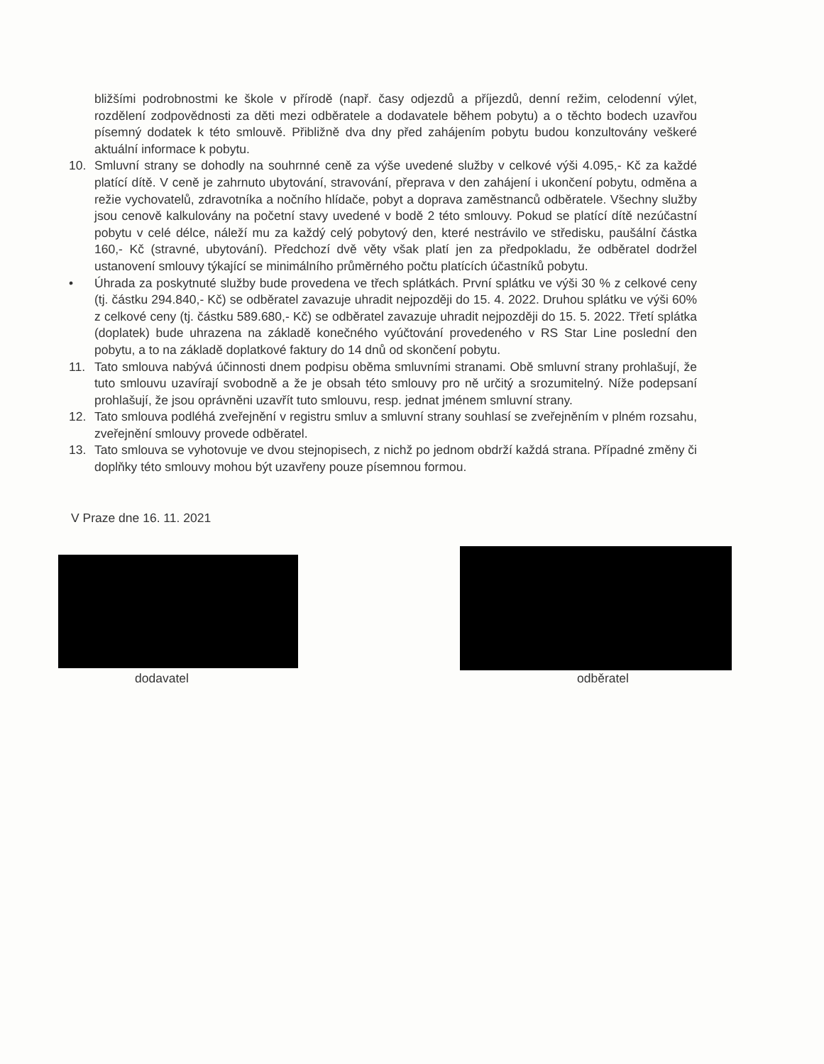bližšími podrobnostmi ke škole v přírodě (např. časy odjezdů a příjezdů, denní režim, celodenní výlet, rozdělení zodpovědnosti za děti mezi odběratele a dodavatele během pobytu) a o těchto bodech uzavřou písemný dodatek k této smlouvě. Přibližně dva dny před zahájením pobytu budou konzultovány veškeré aktuální informace k pobytu.
10. Smluvní strany se dohodly na souhrnné ceně za výše uvedené služby v celkové výši 4.095,- Kč za každé platící dítě. V ceně je zahrnuto ubytování, stravování, přeprava v den zahájení i ukončení pobytu, odměna a režie vychovatelů, zdravotníka a nočního hlídače, pobyt a doprava zaměstnanců odběratele. Všechny služby jsou cenově kalkulovány na početní stavy uvedené v bodě 2 této smlouvy. Pokud se platící dítě nezúčastní pobytu v celé délce, náleží mu za každý celý pobytový den, které nestrávilo ve středisku, paušální částka 160,- Kč (stravné, ubytování). Předchozí dvě věty však platí jen za předpokladu, že odběratel dodržel ustanovení smlouvy týkající se minimálního průměrného počtu platících účastníků pobytu.
• Úhrada za poskytnuté služby bude provedena ve třech splátkách. První splátku ve výši 30 % z celkové ceny (tj. částku 294.840,- Kč) se odběratel zavazuje uhradit nejpozději do 15. 4. 2022. Druhou splátku ve výši 60% z celkové ceny (tj. částku 589.680,- Kč) se odběratel zavazuje uhradit nejpozději do 15. 5. 2022. Třetí splátka (doplatek) bude uhrazena na základě konečného vyúčtování provedeného v RS Star Line poslední den pobytu, a to na základě doplatkové faktury do 14 dnů od skončení pobytu.
11. Tato smlouva nabývá účinnosti dnem podpisu oběma smluvními stranami. Obě smluvní strany prohlašují, že tuto smlouvu uzavírají svobodně a že je obsah této smlouvy pro ně určitý a srozumitelný. Níže podepsaní prohlašují, že jsou oprávněni uzavřít tuto smlouvu, resp. jednat jménem smluvní strany.
12. Tato smlouva podléhá zveřejnění v registru smluv a smluvní strany souhlasí se zveřejněním v plném rozsahu, zveřejnění smlouvy provede odběratel.
13. Tato smlouva se vyhotovuje ve dvou stejnopisech, z nichž po jednom obdrží každá strana. Případné změny či doplňky této smlouvy mohou být uzavřeny pouze písemnou formou.
V Praze dne 16. 11. 2021
dodavatel odběratel